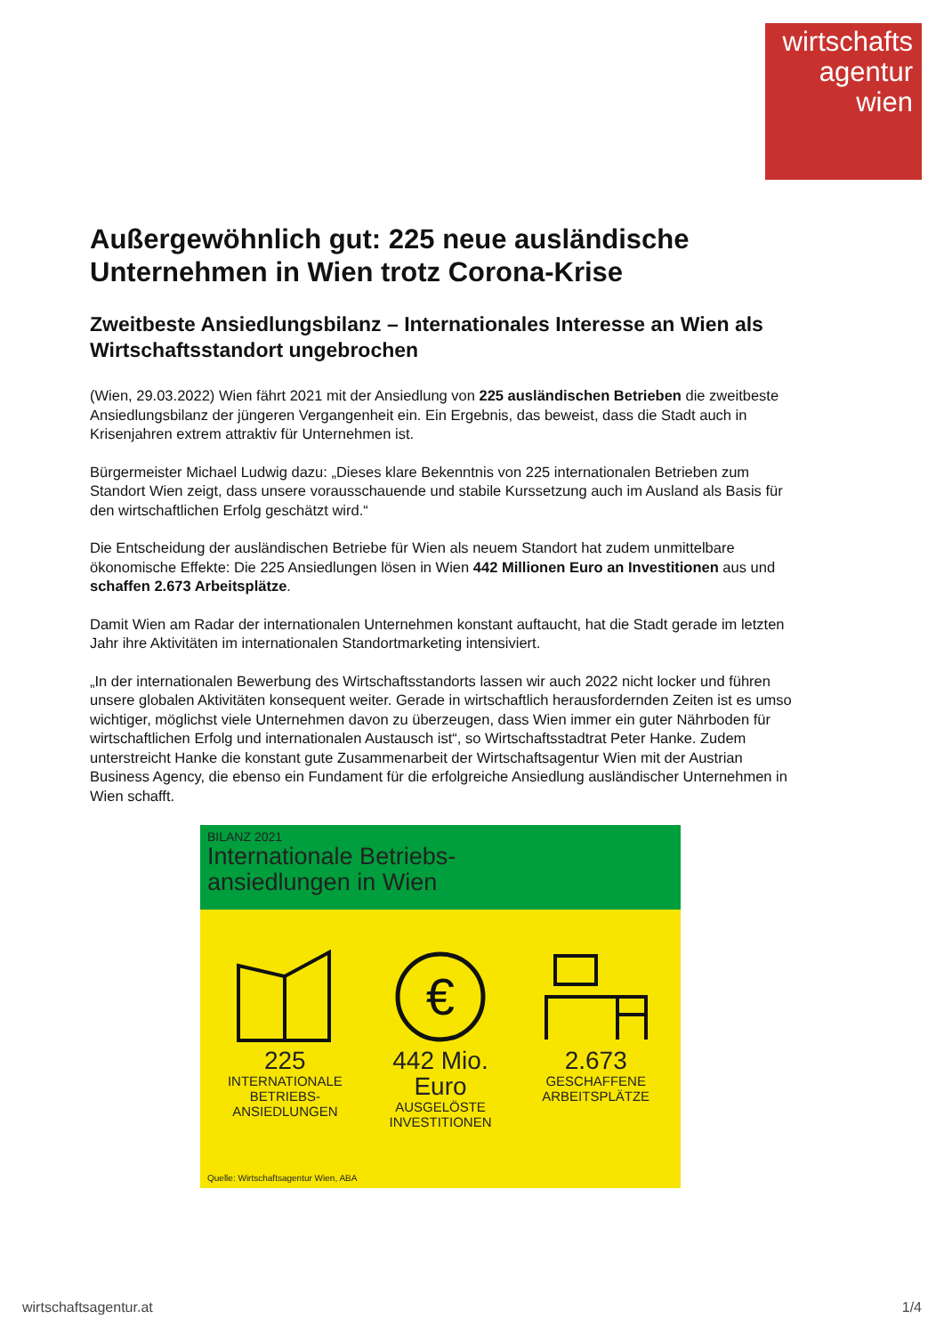wirtschafts
agentur
wien
Außergewöhnlich gut: 225 neue ausländische Unternehmen in Wien trotz Corona-Krise
Zweitbeste Ansiedlungsbilanz – Internationales Interesse an Wien als Wirtschaftsstandort ungebrochen
(Wien, 29.03.2022) Wien fährt 2021 mit der Ansiedlung von 225 ausländischen Betrieben die zweitbeste Ansiedlungsbilanz der jüngeren Vergangenheit ein. Ein Ergebnis, das beweist, dass die Stadt auch in Krisenjahren extrem attraktiv für Unternehmen ist.
Bürgermeister Michael Ludwig dazu: „Dieses klare Bekenntnis von 225 internationalen Betrieben zum Standort Wien zeigt, dass unsere vorausschauende und stabile Kurssetzung auch im Ausland als Basis für den wirtschaftlichen Erfolg geschätzt wird.“
Die Entscheidung der ausländischen Betriebe für Wien als neuem Standort hat zudem unmittelbare ökonomische Effekte: Die 225 Ansiedlungen lösen in Wien 442 Millionen Euro an Investitionen aus und schaffen 2.673 Arbeitsplätze.
Damit Wien am Radar der internationalen Unternehmen konstant auftaucht, hat die Stadt gerade im letzten Jahr ihre Aktivitäten im internationalen Standortmarketing intensiviert.
„In der internationalen Bewerbung des Wirtschaftsstandorts lassen wir auch 2022 nicht locker und führen unsere globalen Aktivitäten konsequent weiter. Gerade in wirtschaftlich herausfordernden Zeiten ist es umso wichtiger, möglichst viele Unternehmen davon zu überzeugen, dass Wien immer ein guter Nährboden für wirtschaftlichen Erfolg und internationalen Austausch ist“, so Wirtschaftsstadtrat Peter Hanke. Zudem unterstreicht Hanke die konstant gute Zusammenarbeit der Wirtschaftsagentur Wien mit der Austrian Business Agency, die ebenso ein Fundament für die erfolgreiche Ansiedlung ausländischer Unternehmen in Wien schafft.
BILANZ 2021
Internationale Betriebs-
ansiedlungen in Wien
225
INTERNATIONALE BETRIEBS-
ANSIEDLUNGEN
€
442 Mio.
Euro
AUSGELÖSTE
INVESTITIONEN
2.673
GESCHAFFENE
ARBEITSPLÄTZE
Quelle: Wirtschaftsagentur Wien, ABA
wirtschaftsagentur.at 1/4